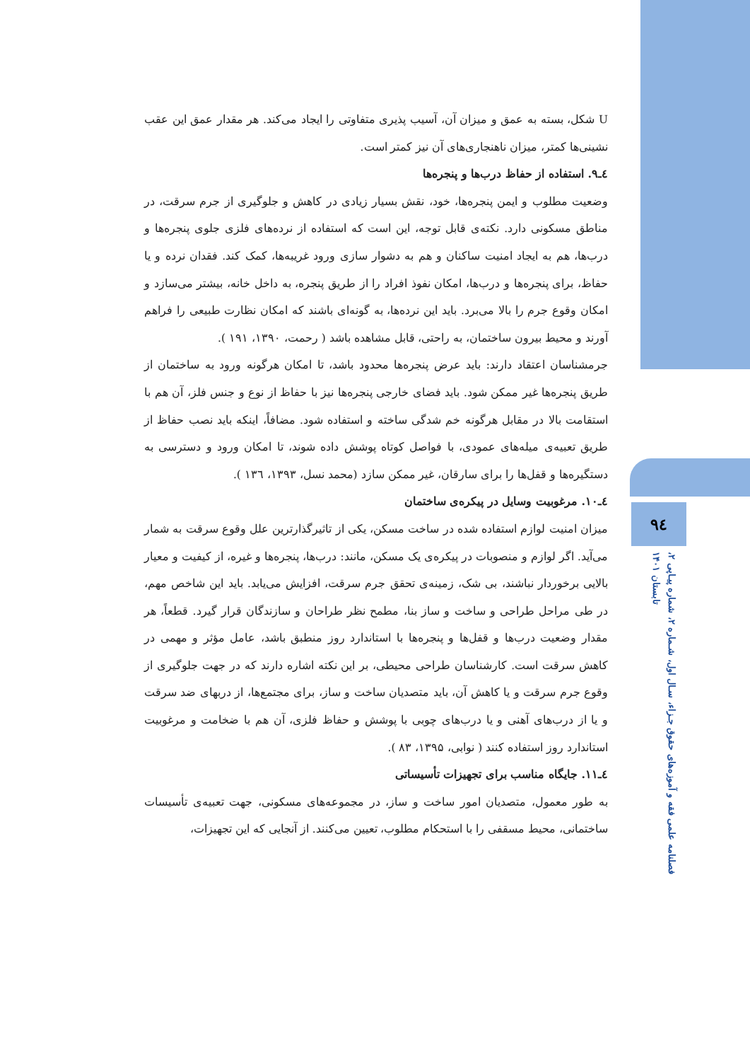۹٤
فصلنامه علمی فقه و آموزه‌های حقوق جـزاء، سـال اول، شـماره ۲، شماره پیـاپی ۲، تابستان ۱۴۰۱
U شکل، بسته به عمق و میزان آن، آسیب پذیری متفاوتی را ایجاد می‌کند. هر مقدار عمق این عقب نشینی‌ها کمتر، میزان ناهنجاری‌های آن نیز کمتر است.
٤ـ٩. استفاده از حفاظ درب‌ها و پنجره‌ها
وضعیت مطلوب و ایمن پنجره‌ها، خود، نقش بسیار زیادی در کاهش و جلوگیری از جرم سرقت، در مناطق مسکونی دارد. نکته‌ی قابل توجه، این است که استفاده از نرده‌های فلزی جلوی پنجره‌ها و درب‌ها، هم به ایجاد امنیت ساکنان و هم به دشوار سازی ورود غریبه‌ها، کمک کند. فقدان نرده و یا حفاظ، برای پنجره‌ها و درب‌ها، امکان نفوذ افراد را از طریق پنجره، به داخل خانه، بیشتر می‌سازد و امکان وقوع جرم را بالا می‌برد. باید این نرده‌ها، به گونه‌ای باشند که امکان نظارت طبیعی را فراهم آورند و محیط بیرون ساختمان، به راحتی، قابل مشاهده باشد ( رحمت، ۱۳۹۰، ۱۹۱ ).
جرمشناسان اعتقاد دارند: باید عرض پنجره‌ها محدود باشد، تا امکان هرگونه ورود به ساختمان از طریق پنجره‌ها غیر ممکن شود. باید فضای خارجی پنجره‌ها نیز با حفاظ از نوع و جنس فلز، آن هم با استقامت بالا در مقابل هرگونه خم شدگی ساخته و استفاده شود. مضافاً، اینکه باید نصب حفاظ از طریق تعبیه‌ی میله‌های عمودی، با فواصل کوتاه پوشش داده شوند، تا امکان ورود و دسترسی به دستگیره‌ها و قفل‌ها را برای سارقان، غیر ممکن سازد (محمد نسل، ۱۳۹۳، ۱۳٦ ).
٤ـ١٠. مرغوبیت وسایل در پیکره‌ی ساختمان
میزان امنیت لوازم استفاده شده در ساخت مسکن، یکی از تاثیرگذارترین علل وقوع سرقت به شمار می‌آید. اگر لوازم و منصوبات در پیکره‌ی یک مسکن، مانند: درب‌ها، پنجره‌ها و غیره، از کیفیت و معیار بالایی برخوردار نباشند، بی شک، زمینه‌ی تحقق جرم سرقت، افزایش می‌یابد. باید این شاخص مهم، در طی مراحل طراحی و ساخت و ساز بنا، مطمح نظر طراحان و سازندگان قرار گیرد. قطعاً، هر مقدار وضعیت درب‌ها و قفل‌ها و پنجره‌ها با استاندارد روز منطبق باشد، عامل مؤثر و مهمی در کاهش سرقت است. کارشناسان طراحی محیطی، بر این نکته اشاره دارند که در جهت جلوگیری از وقوع جرم سرقت و یا کاهش آن، باید متصدیان ساخت و ساز، برای مجتمع‌ها، از دربهای ضد سرقت و یا از درب‌های آهنی و یا درب‌های چوبی با پوشش و حفاظ فلزی، آن هم با ضخامت و مرغوبیت استاندارد روز استفاده کنند ( نوابی، ۱۳۹۵، ۸۳ ).
٤ـ١١. جایگاه مناسب برای تجهیزات تأسیساتی
به طور معمول، متصدیان امور ساخت و ساز، در مجموعه‌های مسکونی، جهت تعبیه‌ی تأسیسات ساختمانی، محیط مسقفی را با استحکام مطلوب، تعیین می‌کنند. از آنجایی که این تجهیزات،